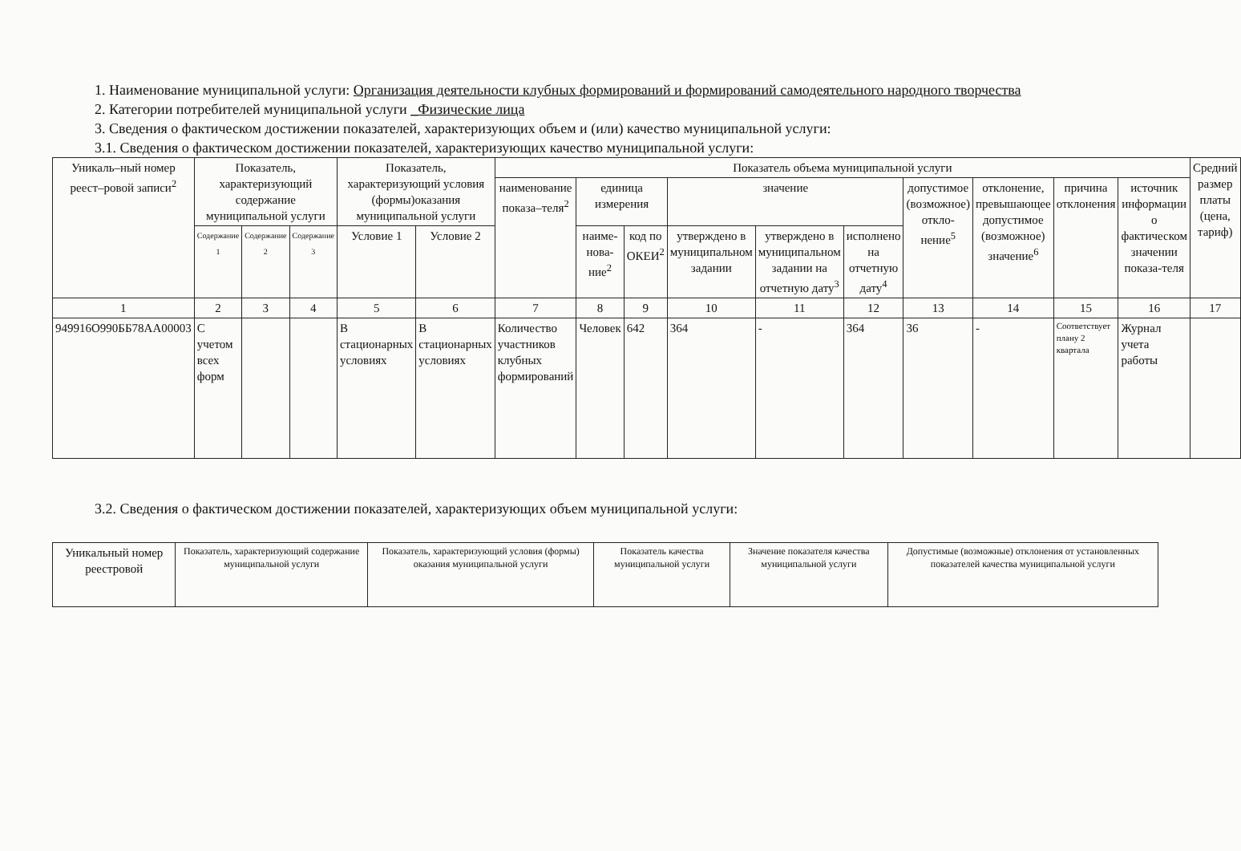1. Наименование муниципальной услуги: Организация деятельности клубных формирований и формирований самодеятельного народного творчества
2. Категории потребителей муниципальной услуги _Физические лица
3. Сведения о фактическом достижении показателей, характеризующих объем и (или) качество муниципальной услуги:
3.1. Сведения о фактическом достижении показателей, характеризующих качество муниципальной услуги:
| Уникаль–ный номер реест–ровой записи<sup>2</sup> | Показатель, характеризующий содержание муниципальной услуги | | | Показатель, характеризующий условия (формы)оказания муниципальной услуги | | Показатель объема муниципальной услуги | | | | | | | | | | Средний размер платы (цена, тариф) |
| --- | --- | --- | --- | --- | --- | --- | --- | --- | --- | --- | --- | --- | --- | --- | --- | --- |
| | | | | | | наименование показа–теля<sup>2</sup> | единица измерения | | значение | | | допустимое (возможное) откло-нение<sup>5</sup> | отклонение, превышающее допустимое (возможное) значение<sup>6</sup> | причина отклонения | источник информации о фактическом значении показа-теля | |
| | Содержание 1 | Содержание 2 | Содержание 3 | Условие 1 | Условие 2 | | наиме-нова-ние<sup>2</sup> | код по ОКЕИ<sup>2</sup> | утверждено в муниципальном задании | утверждено в муниципальном задании на отчетную дату<sup>3</sup> | исполнено на отчетную дату<sup>4</sup> | | | | | |
| 1 | 2 | 3 | 4 | 5 | 6 | 7 | 8 | 9 | 10 | 11 | 12 | 13 | 14 | 15 | 16 | 17 |
| 949916О990ББ78АА00003 | С учетом всех форм | | | В стационарных условиях | В стационарных условиях | Количество участников клубных формирований | Человек | 642 | 364 | - | 364 | 36 | - | Соответствует плану 2 квартала | Журнал учета работы | |
3.2. Сведения о фактическом достижении показателей, характеризующих объем муниципальной услуги:
| Уникальный номер реестровой | Показатель, характеризующий содержание муниципальной услуги | Показатель, характеризующий условия (формы) оказания муниципальной услуги | Показатель качества муниципальной услуги | Значение показателя качества муниципальной услуги | Допустимые (возможные) отклонения от установленных показателей качества муниципальной услуги |
| --- | --- | --- | --- | --- | --- |